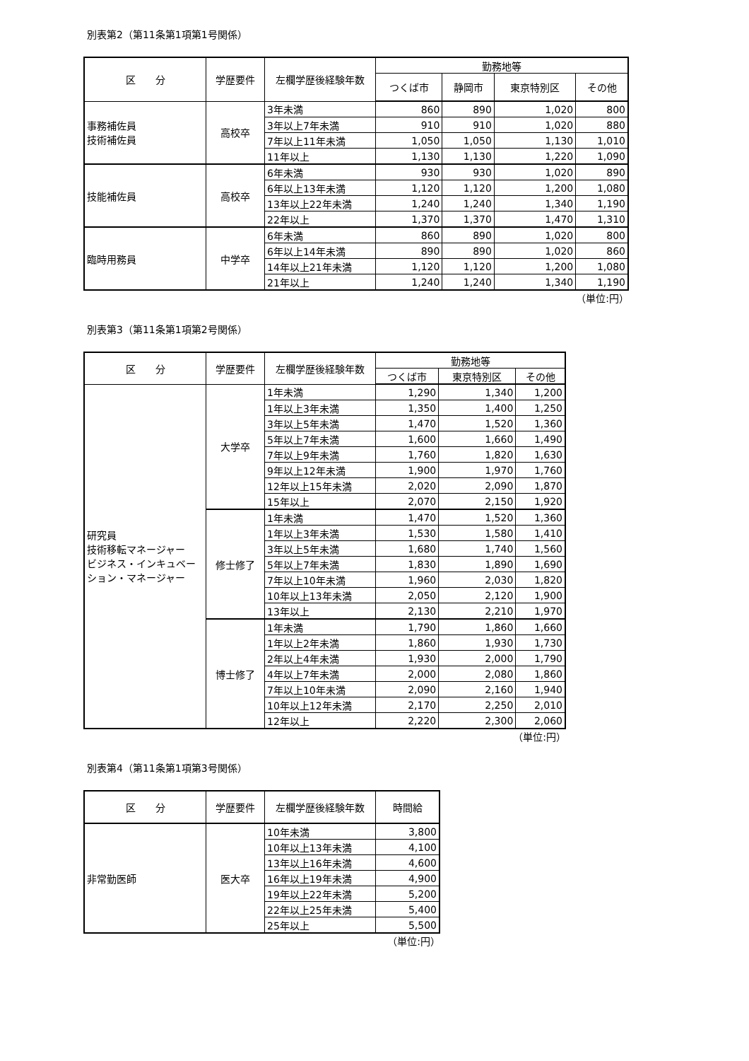別表第2（第11条第1項第1号関係）
| 区 分 | 学歴要件 | 左欄学歴後経験年数 | 勤務地等 | | | |
| --- | --- | --- | --- | --- | --- | --- |
| | | | つくば市 | 静岡市 | 東京特別区 | その他 |
| 事務補佐員 技術補佐員 | 高校卒 | 3年未満 | 860 | 890 | 1,020 | 800 |
| | | 3年以上7年未満 | 910 | 910 | 1,020 | 880 |
| | | 7年以上11年未満 | 1,050 | 1,050 | 1,130 | 1,010 |
| | | 11年以上 | 1,130 | 1,130 | 1,220 | 1,090 |
| 技能補佐員 | 高校卒 | 6年未満 | 930 | 930 | 1,020 | 890 |
| | | 6年以上13年未満 | 1,120 | 1,120 | 1,200 | 1,080 |
| | | 13年以上22年未満 | 1,240 | 1,240 | 1,340 | 1,190 |
| | | 22年以上 | 1,370 | 1,370 | 1,470 | 1,310 |
| 臨時用務員 | 中学卒 | 6年未満 | 860 | 890 | 1,020 | 800 |
| | | 6年以上14年未満 | 890 | 890 | 1,020 | 860 |
| | | 14年以上21年未満 | 1,120 | 1,120 | 1,200 | 1,080 |
| | | 21年以上 | 1,240 | 1,240 | 1,340 | 1,190 |
（単位:円）
別表第3（第11条第1項第2号関係）
| 区 分 | 学歴要件 | 左欄学歴後経験年数 | 勤務地等 | | |
| --- | --- | --- | --- | --- | --- |
| | | | つくば市 | 東京特別区 | その他 |
| 研究員 技術移転マネージャー ビジネス・インキュベー ション・マネージャー | 大学卒 | 1年未満 | 1,290 | 1,340 | 1,200 |
| | | 1年以上3年未満 | 1,350 | 1,400 | 1,250 |
| | | 3年以上5年未満 | 1,470 | 1,520 | 1,360 |
| | | 5年以上7年未満 | 1,600 | 1,660 | 1,490 |
| | | 7年以上9年未満 | 1,760 | 1,820 | 1,630 |
| | | 9年以上12年未満 | 1,900 | 1,970 | 1,760 |
| | | 12年以上15年未満 | 2,020 | 2,090 | 1,870 |
| | | 15年以上 | 2,070 | 2,150 | 1,920 |
| | 修士修了 | 1年未満 | 1,470 | 1,520 | 1,360 |
| | | 1年以上3年未満 | 1,530 | 1,580 | 1,410 |
| | | 3年以上5年未満 | 1,680 | 1,740 | 1,560 |
| | | 5年以上7年未満 | 1,830 | 1,890 | 1,690 |
| | | 7年以上10年未満 | 1,960 | 2,030 | 1,820 |
| | | 10年以上13年未満 | 2,050 | 2,120 | 1,900 |
| | | 13年以上 | 2,130 | 2,210 | 1,970 |
| | 博士修了 | 1年未満 | 1,790 | 1,860 | 1,660 |
| | | 1年以上2年未満 | 1,860 | 1,930 | 1,730 |
| | | 2年以上4年未満 | 1,930 | 2,000 | 1,790 |
| | | 4年以上7年未満 | 2,000 | 2,080 | 1,860 |
| | | 7年以上10年未満 | 2,090 | 2,160 | 1,940 |
| | | 10年以上12年未満 | 2,170 | 2,250 | 2,010 |
| | | 12年以上 | 2,220 | 2,300 | 2,060 |
（単位:円）
別表第4（第11条第1項第3号関係）
| 区 分 | 学歴要件 | 左欄学歴後経験年数 | 時間給 |
| --- | --- | --- | --- |
| 非常勤医師 | 医大卒 | 10年未満 | 3,800 |
| | | 10年以上13年未満 | 4,100 |
| | | 13年以上16年未満 | 4,600 |
| | | 16年以上19年未満 | 4,900 |
| | | 19年以上22年未満 | 5,200 |
| | | 22年以上25年未満 | 5,400 |
| | | 25年以上 | 5,500 |
（単位:円）